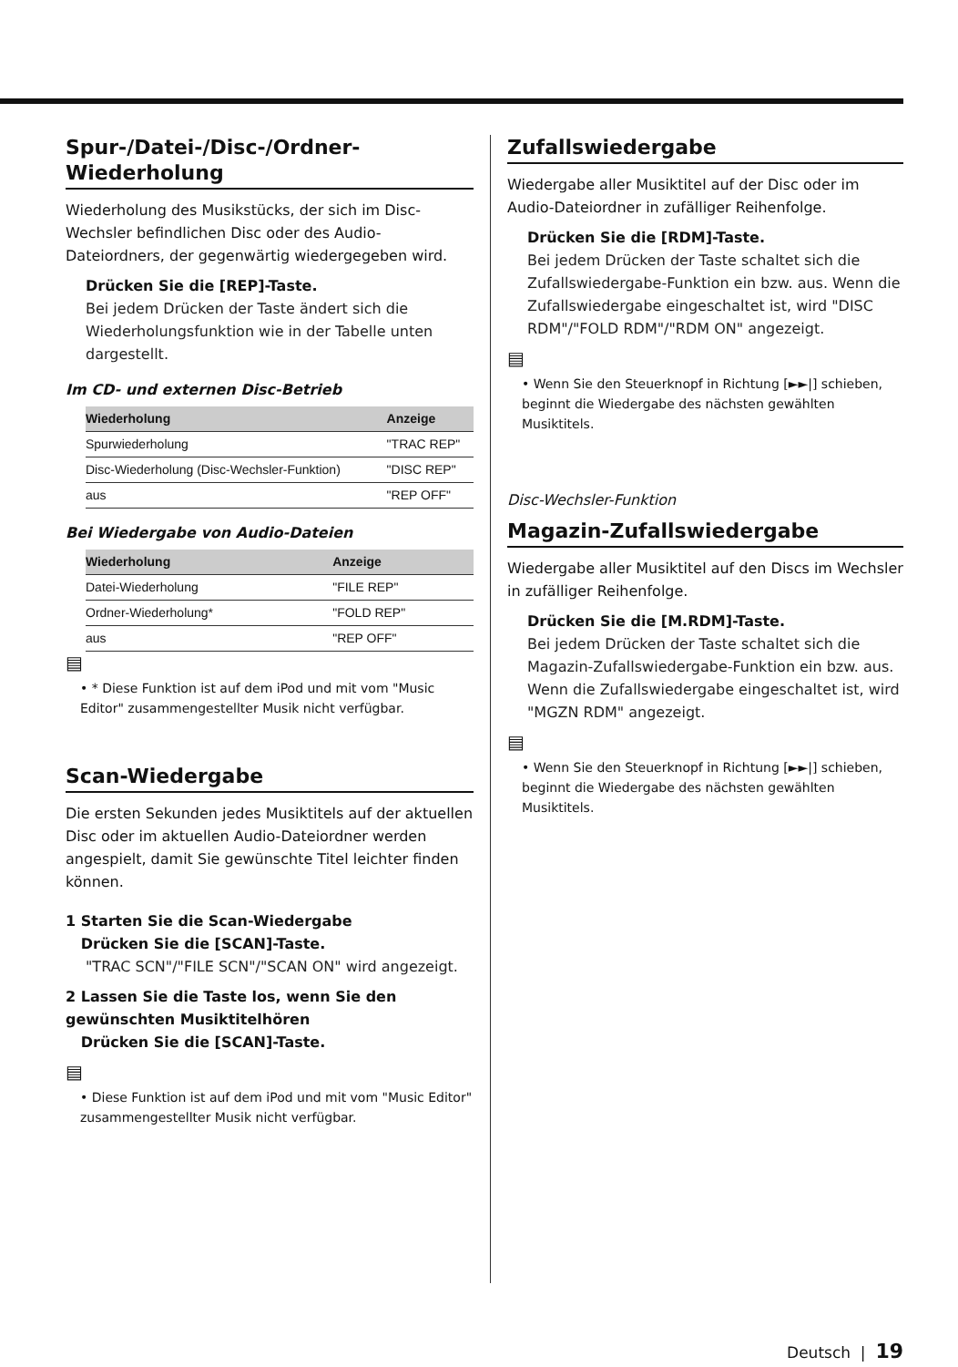Spur-/Datei-/Disc-/Ordner-Wiederholung
Wiederholung des Musikstücks, der sich im Disc-Wechsler befindlichen Disc oder des Audio-Dateiordners, der gegenwärtig wiedergegeben wird.
Drücken Sie die [REP]-Taste.
Bei jedem Drücken der Taste ändert sich die Wiederholungsfunktion wie in der Tabelle unten dargestellt.
Im CD- und externen Disc-Betrieb
| Wiederholung | Anzeige |
| --- | --- |
| Spurwiederholung | "TRAC REP" |
| Disc-Wiederholung (Disc-Wechsler-Funktion) | "DISC REP" |
| aus | "REP OFF" |
Bei Wiedergabe von Audio-Dateien
| Wiederholung | Anzeige |
| --- | --- |
| Datei-Wiederholung | "FILE REP" |
| Ordner-Wiederholung* | "FOLD REP" |
| aus | "REP OFF" |
▤
• * Diese Funktion ist auf dem iPod und mit vom "Music Editor" zusammengestellter Musik nicht verfügbar.
Scan-Wiedergabe
Die ersten Sekunden jedes Musiktitels auf der aktuellen Disc oder im aktuellen Audio-Dateiordner werden angespielt, damit Sie gewünschte Titel leichter finden können.
1 Starten Sie die Scan-Wiedergabe
Drücken Sie die [SCAN]-Taste.
"TRAC SCN"/"FILE SCN"/"SCAN ON" wird angezeigt.
2 Lassen Sie die Taste los, wenn Sie den gewünschten Musiktitelhören
Drücken Sie die [SCAN]-Taste.
▤
• Diese Funktion ist auf dem iPod und mit vom "Music Editor" zusammengestellter Musik nicht verfügbar.
Zufallswiedergabe
Wiedergabe aller Musiktitel auf der Disc oder im Audio-Dateiordner in zufälliger Reihenfolge.
Drücken Sie die [RDM]-Taste.
Bei jedem Drücken der Taste schaltet sich die Zufallswiedergabe-Funktion ein bzw. aus. Wenn die Zufallswiedergabe eingeschaltet ist, wird "DISC RDM"/"FOLD RDM"/"RDM ON" angezeigt.
▤
• Wenn Sie den Steuerknopf in Richtung [►►|] schieben, beginnt die Wiedergabe des nächsten gewählten Musiktitels.
Disc-Wechsler-Funktion
Magazin-Zufallswiedergabe
Wiedergabe aller Musiktitel auf den Discs im Wechsler in zufälliger Reihenfolge.
Drücken Sie die [M.RDM]-Taste.
Bei jedem Drücken der Taste schaltet sich die Magazin-Zufallswiedergabe-Funktion ein bzw. aus. Wenn die Zufallswiedergabe eingeschaltet ist, wird "MGZN RDM" angezeigt.
▤
• Wenn Sie den Steuerknopf in Richtung [►►|] schieben, beginnt die Wiedergabe des nächsten gewählten Musiktitels.
Deutsch | 19